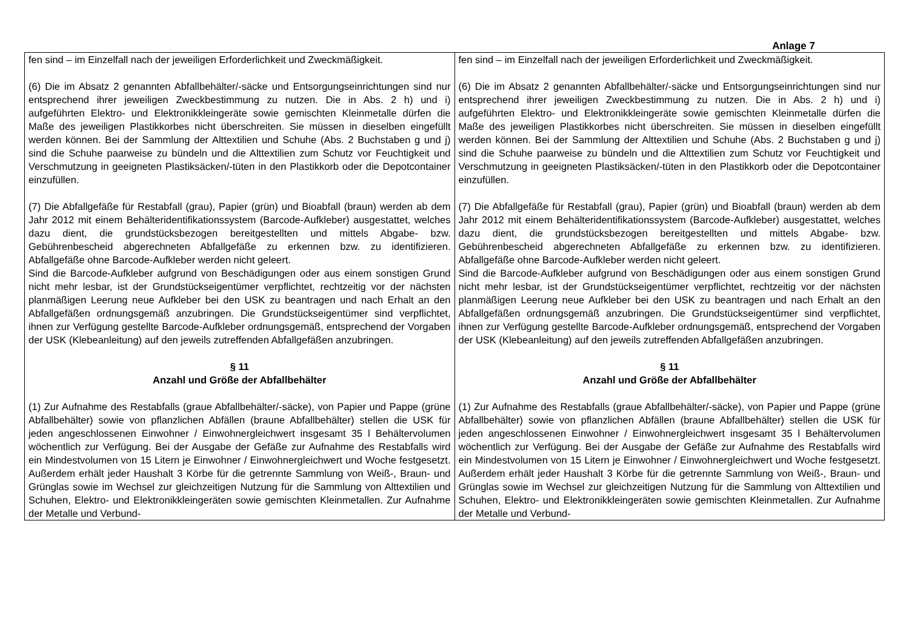Anlage 7
| fen sind – im Einzelfall nach der jeweiligen Erforderlichkeit und Zweckmäßigkeit. (6) Die im Absatz 2 genannten Abfallbehälter/-säcke und Entsorgungseinrichtungen sind nur entsprechend ihrer jeweiligen Zweckbestimmung zu nutzen. Die in Abs. 2 h) und i) aufgeführten Elektro- und Elektronikkleingeräte sowie gemischten Kleinmetalle dürfen die Maße des jeweiligen Plastikkorbes nicht überschreiten. Sie müssen in dieselben eingefüllt werden können. Bei der Sammlung der Alttextilien und Schuhe (Abs. 2 Buchstaben g und j) sind die Schuhe paarweise zu bündeln und die Alttextilien zum Schutz vor Feuchtigkeit und Verschmutzung in geeigneten Plastiksäcken/-tüten in den Plastikkorb oder die Depotcontainer einzufüllen. (7) Die Abfallgefäße für Restabfall (grau), Papier (grün) und Bioabfall (braun) werden ab dem Jahr 2012 mit einem Behälteridentifikationssystem (Barcode-Aufkleber) ausgestattet, welches dazu dient, die grundstücksbezogen bereitgestellten und mittels Abgabe- bzw. Gebührenbescheid abgerechneten Abfallgefäße zu erkennen bzw. zu identifizieren. Abfallgefäße ohne Barcode-Aufkleber werden nicht geleert. Sind die Barcode-Aufkleber aufgrund von Beschädigungen oder aus einem sonstigen Grund nicht mehr lesbar, ist der Grundstückseigentümer verpflichtet, rechtzeitig vor der nächsten planmäßigen Leerung neue Aufkleber bei den USK zu beantragen und nach Erhalt an den Abfallgefäßen ordnungsgemäß anzubringen. Die Grundstückseigentümer sind verpflichtet, ihnen zur Verfügung gestellte Barcode-Aufkleber ordnungsgemäß, entsprechend der Vorgaben der USK (Klebeanleitung) auf den jeweils zutreffenden Abfallgefäßen anzubringen. § 11 Anzahl und Größe der Abfallbehälter (1) Zur Aufnahme des Restabfalls (graue Abfallbehälter/-säcke), von Papier und Pappe (grüne Abfallbehälter) sowie von pflanzlichen Abfällen (braune Abfallbehälter) stellen die USK für jeden angeschlossenen Einwohner / Einwohnergleichwert insgesamt 35 l Behältervolumen wöchentlich zur Verfügung. Bei der Ausgabe der Gefäße zur Aufnahme des Restabfalls wird ein Mindestvolumen von 15 Litern je Einwohner / Einwohnergleichwert und Woche festgesetzt. Außerdem erhält jeder Haushalt 3 Körbe für die getrennte Sammlung von Weiß-, Braun- und Grünglas sowie im Wechsel zur gleichzeitigen Nutzung für die Sammlung von Alttextilien und Schuhen, Elektro- und Elektronikkleingeräten sowie gemischten Kleinmetallen. Zur Aufnahme der Metalle und Verbund- | fen sind – im Einzelfall nach der jeweiligen Erforderlichkeit und Zweckmäßigkeit. (6) Die im Absatz 2 genannten Abfallbehälter/-säcke und Entsorgungseinrichtungen sind nur entsprechend ihrer jeweiligen Zweckbestimmung zu nutzen. Die in Abs. 2 h) und i) aufgeführten Elektro- und Elektronikkleingeräte sowie gemischten Kleinmetalle dürfen die Maße des jeweiligen Plastikkorbes nicht überschreiten. Sie müssen in dieselben eingefüllt werden können. Bei der Sammlung der Alttextilien und Schuhe (Abs. 2 Buchstaben g und j) sind die Schuhe paarweise zu bündeln und die Alttextilien zum Schutz vor Feuchtigkeit und Verschmutzung in geeigneten Plastiksäcken/-tüten in den Plastikkorb oder die Depotcontainer einzufüllen. (7) Die Abfallgefäße für Restabfall (grau), Papier (grün) und Bioabfall (braun) werden ab dem Jahr 2012 mit einem Behälteridentifikationssystem (Barcode-Aufkleber) ausgestattet, welches dazu dient, die grundstücksbezogen bereitgestellten und mittels Abgabe- bzw. Gebührenbescheid abgerechneten Abfallgefäße zu erkennen bzw. zu identifizieren. Abfallgefäße ohne Barcode-Aufkleber werden nicht geleert. Sind die Barcode-Aufkleber aufgrund von Beschädigungen oder aus einem sonstigen Grund nicht mehr lesbar, ist der Grundstückseigentümer verpflichtet, rechtzeitig vor der nächsten planmäßigen Leerung neue Aufkleber bei den USK zu beantragen und nach Erhalt an den Abfallgefäßen ordnungsgemäß anzubringen. Die Grundstückseigentümer sind verpflichtet, ihnen zur Verfügung gestellte Barcode-Aufkleber ordnungsgemäß, entsprechend der Vorgaben der USK (Klebeanleitung) auf den jeweils zutreffenden Abfallgefäßen anzubringen. § 11 Anzahl und Größe der Abfallbehälter (1) Zur Aufnahme des Restabfalls (graue Abfallbehälter/-säcke), von Papier und Pappe (grüne Abfallbehälter) sowie von pflanzlichen Abfällen (braune Abfallbehälter) stellen die USK für jeden angeschlossenen Einwohner / Einwohnergleichwert insgesamt 35 l Behältervolumen wöchentlich zur Verfügung. Bei der Ausgabe der Gefäße zur Aufnahme des Restabfalls wird ein Mindestvolumen von 15 Litern je Einwohner / Einwohnergleichwert und Woche festgesetzt. Außerdem erhält jeder Haushalt 3 Körbe für die getrennte Sammlung von Weiß-, Braun- und Grünglas sowie im Wechsel zur gleichzeitigen Nutzung für die Sammlung von Alttextilien und Schuhen, Elektro- und Elektronikkleingeräten sowie gemischten Kleinmetallen. Zur Aufnahme der Metalle und Verbund- |